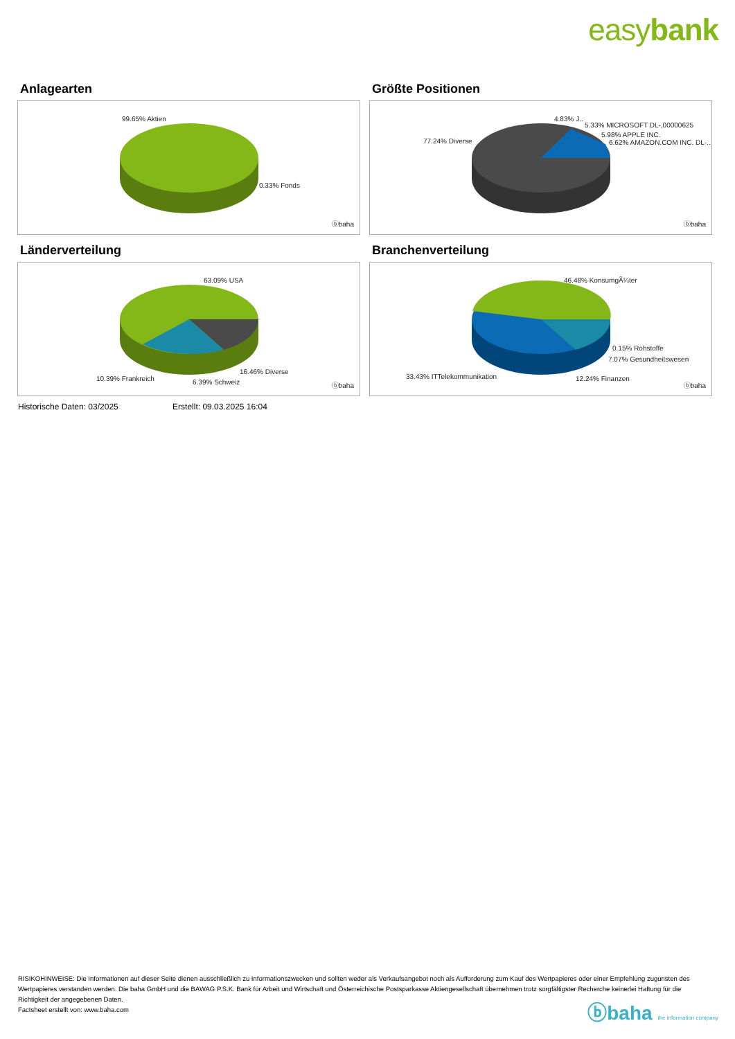easybank
Anlagearten
99.65% Aktien
0.33% Fonds
ⓑbaha
Größte Positionen
4.83% J..
5.33% MICROSOFT DL-,00000625
5.98% APPLE INC.
6.62% AMAZON.COM INC. DL-.. 77.24% Diverse
ⓑbaha
Länderverteilung
63.09% USA
16.46% Diverse
10.39% Frankreich 6.39% Schweiz ⓑbaha
Branchenverteilung
46.48% KonsumgÃ¼ter
0.15% Rohstoffe
7.07% Gesundheitswesen
33.43% ITTelekommunikation 12.24% Finanzen
ⓑbaha
Historische Daten: 03/2025 Erstellt: 09.03.2025 16:04
RISIKOHINWEISE: Die Informationen auf dieser Seite dienen ausschließlich zu Informationszwecken und sollten weder als Verkaufsangebot noch als Aufforderung zum Kauf des Wertpapieres oder einer Empfehlung zugunsten des Wertpapieres verstanden werden. Die baha GmbH und die BAWAG P.S.K. Bank für Arbeit und Wirtschaft und Österreichische Postsparkasse Aktiengesellschaft übernehmen trotz sorgfältigster Recherche keinerlei Haftung für die Richtigkeit der angegebenen Daten.
Factsheet erstellt von: www.baha.com
ⓑbaha the information company